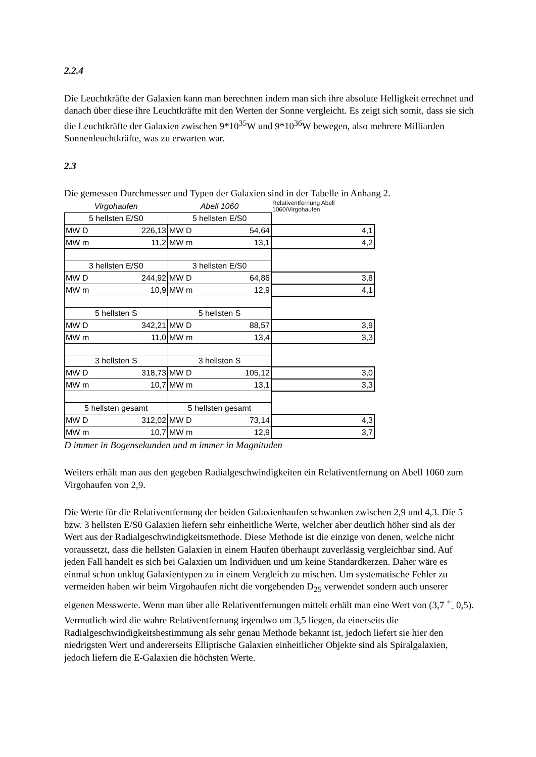2.2.4
Die Leuchtkräfte der Galaxien kann man berechnen indem man sich ihre absolute Helligkeit errechnet und danach über diese ihre Leuchtkräfte mit den Werten der Sonne vergleicht. Es zeigt sich somit, dass sie sich die Leuchtkräfte der Galaxien zwischen 9*10<sup>35</sup>W und 9*10<sup>36</sup>W bewegen, also mehrere Milliarden Sonnenleuchtkräfte, was zu erwarten war.
2.3
Die gemessen Durchmesser und Typen der Galaxien sind in der Tabelle in Anhang 2.
| Virgohaufen | | Abell 1060 | | Relativentfernung Abell 1060/Virgohaufen |
| 5 hellsten E/S0 | | 5 hellsten E/S0 | | |
| MW D | 226,13 | MW D | 54,64 | 4,1 |
| MW m | 11,2 | MW m | 13,1 | 4,2 |
| 3 hellsten E/S0 | | 3 hellsten E/S0 | | |
| MW D | 244,92 | MW D | 64,86 | 3,8 |
| MW m | 10,9 | MW m | 12,9 | 4,1 |
| 5 hellsten S | | 5 hellsten S | | |
| MW D | 342,21 | MW D | 88,57 | 3,9 |
| MW m | 11,0 | MW m | 13,4 | 3,3 |
| 3 hellsten S | | 3 hellsten S | | |
| MW D | 318,73 | MW D | 105,12 | 3,0 |
| MW m | 10,7 | MW m | 13,1 | 3,3 |
| 5 hellsten gesamt | | 5 hellsten gesamt | | |
| MW D | 312,02 | MW D | 73,14 | 4,3 |
| MW m | 10,7 | MW m | 12,9 | 3,7 |
D immer in Bogensekunden und m immer in Magnituden
Weiters erhält man aus den gegeben Radialgeschwindigkeiten ein Relativentfernung on Abell 1060 zum Virgohaufen von 2,9.
Die Werte für die Relativentfernung der beiden Galaxienhaufen schwanken zwischen 2,9 und 4,3. Die 5 bzw. 3 hellsten E/S0 Galaxien liefern sehr einheitliche Werte, welcher aber deutlich höher sind als der Wert aus der Radialgeschwindigkeitsmethode. Diese Methode ist die einzige von denen, welche nicht voraussetzt, dass die hellsten Galaxien in einem Haufen überhaupt zuverlässig vergleichbar sind. Auf jeden Fall handelt es sich bei Galaxien um Individuen und um keine Standardkerzen. Daher wäre es einmal schon unklug Galaxientypen zu in einem Vergleich zu mischen. Um systematische Fehler zu vermeiden haben wir beim Virgohaufen nicht die vorgebenden D<sub>25</sub> verwendet sondern auch unserer eigenen Messwerte. Wenn man über alle Relativentfernungen mittelt erhält man eine Wert von (3,7 <sup>+</sup><sub>-</sub> 0,5). Vermutlich wird die wahre Relativentfernung irgendwo um 3,5 liegen, da einerseits die Radialgeschwindigkeitsbestimmung als sehr genau Methode bekannt ist, jedoch liefert sie hier den niedrigsten Wert und andererseits Elliptische Galaxien einheitlicher Objekte sind als Spiralgalaxien, jedoch liefern die E-Galaxien die höchsten Werte.